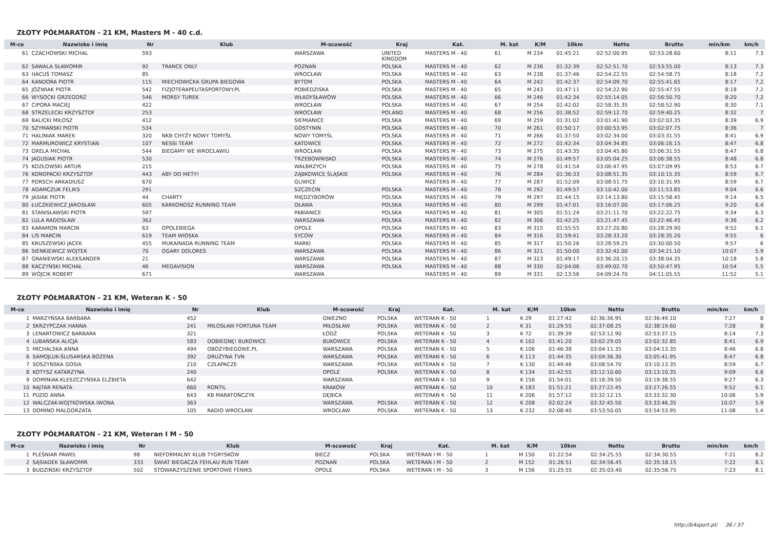ZŁOTY PÓŁMARATON - 21 KM, Masters M - 40 c.d.
| M-ce | Nazwisko i imię | Nr | Klub | M-scowość | Kraj | Kat. | M. kat | K/M | 10km | Netto | Brutto | min/km | km/h |
| --- | --- | --- | --- | --- | --- | --- | --- | --- | --- | --- | --- | --- | --- |
| 61 | CZACHOWSKI MICHAL | 593 | | WARSZAWA | UNITED KINGDOM | MASTERS M - 40 | 61 | M 234 | 01:45:21 | 02:52:00.95 | 02:53:28.60 | 8:11 | 7.3 |
| 62 | SAWALA SŁAWOMIR | 92 | TRANCE ONLY | POZNAŃ | POLSKA | MASTERS M - 40 | 62 | M 236 | 01:32:39 | 02:52:51.70 | 02:53:55.00 | 8:13 | 7.3 |
| 63 | HACUŚ TOMASZ | 85 | | WROCŁAW | POLSKA | MASTERS M - 40 | 63 | M 238 | 01:37:46 | 02:54:22.55 | 02:54:58.75 | 8:18 | 7.2 |
| 64 | KANDORA PIOTR | 115 | MIECHOWICKA GRUPA BIEGOWA | BYTOM | POLSKA | MASTERS M - 40 | 64 | M 242 | 01:42:37 | 02:54:09.70 | 02:55:41.65 | 8:17 | 7.2 |
| 65 | JÓŹWIAK PIOTR | 542 | FIZJOTERAPEUTASPORTOWY.PL | POBIEDZISKA | POLSKA | MASTERS M - 40 | 65 | M 243 | 01:47:11 | 02:54:22.90 | 02:55:47.55 | 8:18 | 7.2 |
| 66 | WYSOCKI GRZEGORZ | 546 | MORSY TUREK | WŁADYSŁAWÓW | POLSKA | MASTERS M - 40 | 66 | M 246 | 01:42:34 | 02:55:14.05 | 02:56:50.70 | 8:20 | 7.2 |
| 67 | CIPORA MACIEJ | 422 | | WROCŁAW | POLSKA | MASTERS M - 40 | 67 | M 254 | 01:42:02 | 02:58:35.35 | 02:58:52.90 | 8:30 | 7.1 |
| 68 | STRZELECKI KRZYSZTOF | 253 | | WROCŁAW | POLAND | MASTERS M - 40 | 68 | M 256 | 01:38:52 | 02:59:12.70 | 02:59:40.25 | 8:32 | 7 |
| 69 | BALICKI MIŁOSZ | 412 | | SIEMIANICE | POLSKA | MASTERS M - 40 | 69 | M 259 | 01:31:02 | 03:01:41.90 | 03:02:03.35 | 8:39 | 6.9 |
| 70 | SZYMAŃSKI PIOTR | 534 | | GOSTYNIN | POLSKA | MASTERS M - 40 | 70 | M 261 | 01:50:17 | 03:00:53.95 | 03:02:07.75 | 8:36 | 7 |
| 71 | HALINIAK MAREK | 320 | NKB CHYŻY NOWY TOMYŚL | NOWY TOMYŚL | POLSKA | MASTERS M - 40 | 71 | M 266 | 01:37:50 | 03:02:34.00 | 03:03:31.55 | 8:41 | 6.9 |
| 72 | MARMUROWICZ KRYSTIAN | 107 | NESSI TEAM | KATOWICE | POLSKA | MASTERS M - 40 | 72 | M 272 | 01:42:34 | 03:04:34.85 | 03:06:16.15 | 8:47 | 6.8 |
| 73 | GRELA MICHAŁ | 544 | BIEGAMY WE WROCŁAWIU | WROCŁAW | POLSKA | MASTERS M - 40 | 73 | M 275 | 01:43:35 | 03:04:45.80 | 03:06:31.55 | 8:47 | 6.8 |
| 74 | JAGUSIAK PIOTR | 530 | | TRZEBOWNISKO | POLSKA | MASTERS M - 40 | 74 | M 276 | 01:49:57 | 03:05:04.25 | 03:06:38.55 | 8:48 | 6.8 |
| 75 | KOZŁOWSKI ARTUR | 215 | | WAŁBRZYCH | POLSKA | MASTERS M - 40 | 75 | M 278 | 01:41:54 | 03:06:47.95 | 03:07:09.95 | 8:53 | 6.7 |
| 76 | KONOPACKI KRZYSZTOF | 443 | ABY DO METY! | ZĄBKOWICE ŚLĄSKIE | POLSKA | MASTERS M - 40 | 76 | M 284 | 01:36:33 | 03:08:51.35 | 03:10:15.35 | 8:59 | 6.7 |
| 77 | PORSCH ARKADIUSZ | 670 | | GLIWICE | | MASTERS M - 40 | 77 | M 287 | 01:52:09 | 03:08:51.75 | 03:10:31.95 | 8:59 | 6.7 |
| 78 | ADAMCZUK FELIKS | 291 | | SZCZECIN | POLSKA | MASTERS M - 40 | 78 | M 292 | 01:49:57 | 03:10:42.00 | 03:11:53.85 | 9:04 | 6.6 |
| 79 | JASIAK PIOTR | 44 | CHARTY | MIĘDZYBORÓW | POLSKA | MASTERS M - 40 | 79 | M 297 | 01:44:15 | 03:14:13.80 | 03:15:58.45 | 9:14 | 6.5 |
| 80 | ŁUCZKIEWICZ JAROSŁAW | 605 | KARKONOSZ RUNNING TEAM | OŁAWA | POLSKA | MASTERS M - 40 | 80 | M 299 | 01:47:01 | 03:16:07.00 | 03:17:06.25 | 9:20 | 6.4 |
| 81 | STANISŁAWSKI PIOTR | 597 | | PABIANICE | POLSKA | MASTERS M - 40 | 81 | M 305 | 01:51:24 | 03:21:11.70 | 03:22:22.75 | 9:34 | 6.3 |
| 82 | LULA RADOSŁAW | 362 | | WARSZAWA | POLSKA | MASTERS M - 40 | 82 | M 306 | 01:42:25 | 03:21:47.45 | 03:22:46.45 | 9:36 | 6.2 |
| 83 | KARAMON MARCIN | 63 | OPOLEBIEGA | OPOLE | POLSKA | MASTERS M - 40 | 83 | M 315 | 01:55:55 | 03:27:20.80 | 03:28:29.90 | 9:52 | 6.1 |
| 84 | LIS MARCIN | 619 | TEAM WIOSKA | SYCÓW | POLSKA | MASTERS M - 40 | 84 | M 316 | 01:59:41 | 03:28:33.20 | 03:28:35.20 | 9:55 | 6 |
| 85 | KRUSZEWSKI JACEK | 455 | MUKAINADA RUNNING TEAM | MARKI | POLSKA | MASTERS M - 40 | 85 | M 317 | 01:50:26 | 03:28:59.25 | 03:30:00.50 | 9:57 | 6 |
| 86 | SIENKIEWICZ WOJTEK | 70 | OGARY DOLORES | WARSZAWA | POLSKA | MASTERS M - 40 | 86 | M 321 | 01:50:00 | 03:32:42.00 | 03:34:21.10 | 10:07 | 5.9 |
| 87 | GRANIEWSKI ALEKSANDER | 21 | | WARSZAWA | POLSKA | MASTERS M - 40 | 87 | M 323 | 01:49:17 | 03:36:20.15 | 03:38:04.35 | 10:18 | 5.8 |
| 88 | KACZYŃSKI MICHAŁ | 46 | MEGAVISION | WARSZAWA | POLSKA | MASTERS M - 40 | 88 | M 330 | 02:04:06 | 03:49:02.70 | 03:50:47.95 | 10:54 | 5.5 |
| 89 | WÓJCIK ROBERT | 671 | | WARSZAWA | | MASTERS M - 40 | 89 | M 331 | 02:13:56 | 04:09:24.70 | 04:11:05.55 | 11:52 | 5.1 |
ZŁOTY PÓŁMARATON - 21 KM, Weteran K - 50
| M-ce | Nazwisko i imię | Nr | Klub | M-scowość | Kraj | Kat. | M. kat | K/M | 10km | Netto | Brutto | min/km | km/h |
| --- | --- | --- | --- | --- | --- | --- | --- | --- | --- | --- | --- | --- | --- |
| 1 | MARZYŃSKA BARBARA | 452 | | GNIEZNO | POLSKA | WETERAN K - 50 | 1 | K 29 | 01:27:42 | 02:36:36.95 | 02:36:49.10 | 7:27 | 8 |
| 2 | SKRZYPCZAK HANNA | 241 | MIŁOSŁAW FORTUNA TEAM | MIŁOSŁAW | POLSKA | WETERAN K - 50 | 2 | K 31 | 01:29:55 | 02:37:08.25 | 02:38:19.60 | 7:28 | 8 |
| 3 | LENARTOWICZ BARBARA | 321 | | ŁÓDŹ | POLSKA | WETERAN K - 50 | 3 | K 72 | 01:39:39 | 02:53:12.90 | 02:53:37.15 | 8:14 | 7.3 |
| 4 | LUBAŃSKA ALICJA | 583 | DOBIEGNĘ! BUKOWICE | BUKOWICE | POLSKA | WETERAN K - 50 | 4 | K 102 | 01:41:20 | 03:02:29.05 | 03:02:32.85 | 8:41 | 6.9 |
| 5 | MICHALSKA ANNA | 494 | OBOZYBIEGOWE.PL | WARSZAWA | POLSKA | WETERAN K - 50 | 5 | K 106 | 01:46:38 | 03:04:11.35 | 03:04:13.35 | 8:46 | 6.8 |
| 6 | SAMOJLUK-ŚLUSARSKA BOŻENA | 392 | DRUŻYNA TVN | WARSZAWA | POLSKA | WETERAN K - 50 | 6 | K 113 | 01:44:35 | 03:04:36.30 | 03:05:41.95 | 8:47 | 6.8 |
| 7 | SOSZYŃSKA GOSIA | 210 | CZŁAPACZE | WARSZAWA | POLSKA | WETERAN K - 50 | 7 | K 130 | 01:49:46 | 03:08:54.70 | 03:10:13.35 | 8:59 | 6.7 |
| 8 | KOTYSZ KATARZYNA | 240 | | OPOLE | POLSKA | WETERAN K - 50 | 8 | K 134 | 01:42:55 | 03:12:10.60 | 03:13:10.35 | 9:09 | 6.6 |
| 9 | DOMINIAK-KLESZCZYŃSKA ELŻBIETA | 642 | | WARSZAWA | | WETERAN K - 50 | 9 | K 156 | 01:54:01 | 03:18:39.50 | 03:19:38.55 | 9:27 | 6.3 |
| 10 | RAJTAR RENATA | 660 | RONTIL | KRAKÓW | | WETERAN K - 50 | 10 | K 183 | 01:51:21 | 03:27:22.45 | 03:27:26.55 | 9:52 | 6.1 |
| 11 | PUZIO ANNA | 643 | KB MARATOŃCZYK | DĘBICA | | WETERAN K - 50 | 11 | K 206 | 01:57:12 | 03:32:12.15 | 03:33:32.30 | 10:06 | 5.9 |
| 12 | WALCZAK-WOJTKOWSKA IWONA | 363 | | WARSZAWA | POLSKA | WETERAN K - 50 | 12 | K 208 | 02:02:24 | 03:32:45.50 | 03:33:46.35 | 10:07 | 5.9 |
| 13 | DOMINO MALGORZATA | 105 | RADIO WROCŁAW | WROCŁAW | POLSKA | WETERAN K - 50 | 13 | K 232 | 02:08:40 | 03:53:50.05 | 03:54:53.95 | 11:08 | 5.4 |
ZŁOTY PÓŁMARATON - 21 KM, Weteran I M - 50
| M-ce | Nazwisko i imię | Nr | Klub | M-scowość | Kraj | Kat. | M. kat | K/M | 10km | Netto | Brutto | min/km | km/h |
| --- | --- | --- | --- | --- | --- | --- | --- | --- | --- | --- | --- | --- | --- |
| 1 | PLEŚNIAR PAWEŁ | 98 | NIEFORMALNY KLUB TYGRYSKÓW | BIECZ | POLSKA | WETERAN I M - 50 | 1 | M 150 | 01:22:54 | 02:34:25.55 | 02:34:30.55 | 7:21 | 8.2 |
| 2 | SĄSIADEK SŁAWOMIR | 333 | ŚWIAT BIEGACZA FEHLAU RUN TEAM | POZNAŃ | POLSKA | WETERAN I M - 50 | 2 | M 152 | 01:26:51 | 02:34:56.45 | 02:35:18.15 | 7:22 | 8.1 |
| 3 | BUDZIŃSKI KRZYSZTOF | 502 | STOWARZYSZENIE SPORTOWE FENIKS | OPOLE | POLSKA | WETERAN I M - 50 | 3 | M 156 | 01:25:55 | 02:35:03.40 | 02:35:56.75 | 7:23 | 8.1 |
http://b4sport.pl/ 36 / 37